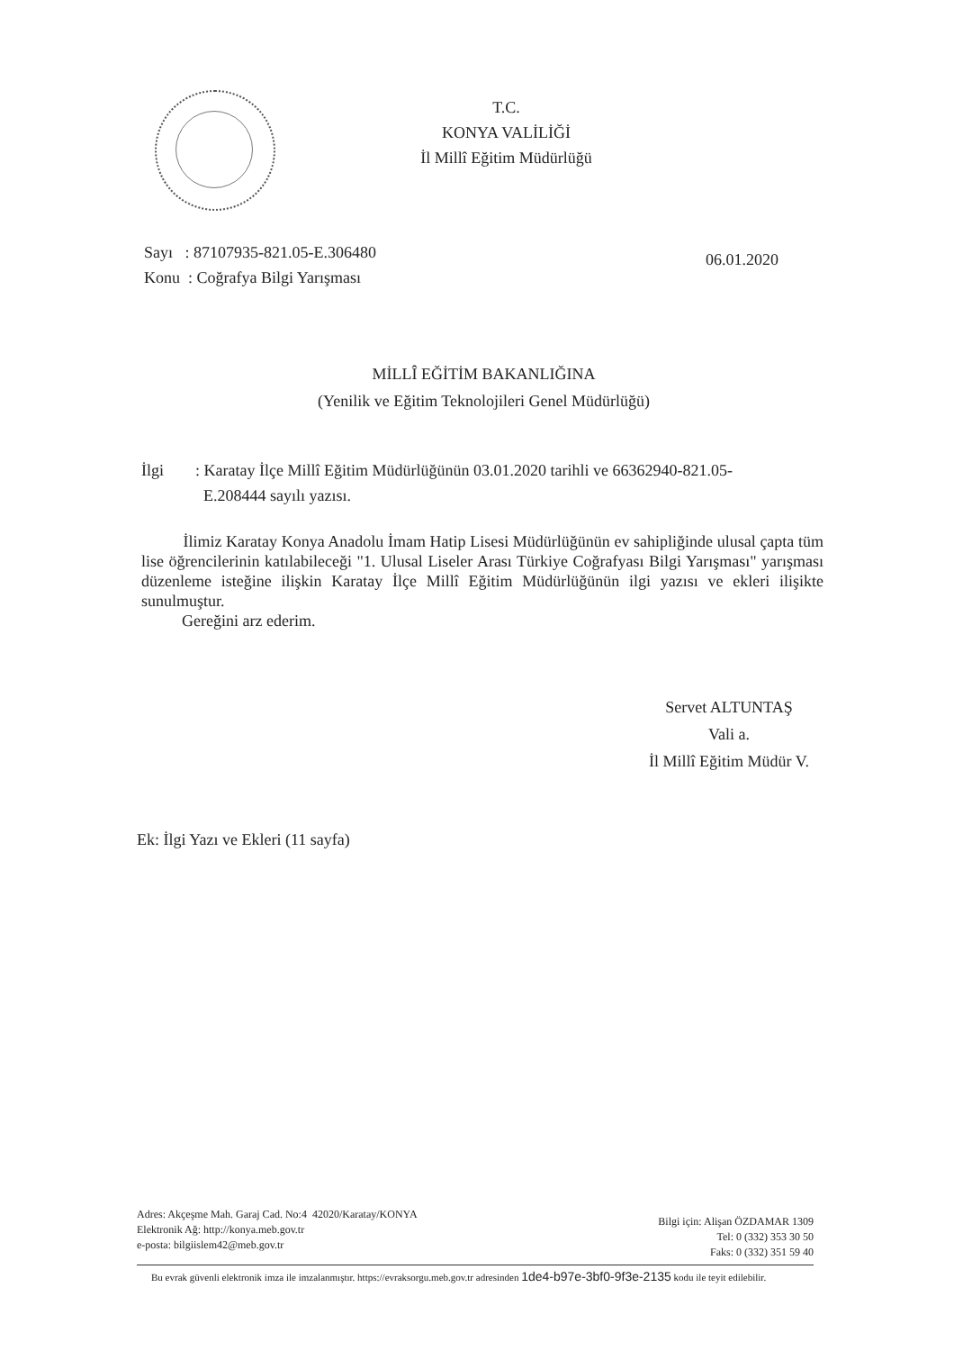T.C.
KONYA VALİLİĞİ
İl Millî Eğitim Müdürlüğü
06.01.2020 Sayı : 87107935-821.05-E.306480
Konu : Coğrafya Bilgi Yarışması
MİLLÎ EĞİTİM BAKANLIĞINA
(Yenilik ve Eğitim Teknolojileri Genel Müdürlüğü)
İlgi : Karatay İlçe Millî Eğitim Müdürlüğünün 03.01.2020 tarihli ve 66362940-821.05-
E.208444 sayılı yazısı.
İlimiz Karatay Konya Anadolu İmam Hatip Lisesi Müdürlüğünün ev sahipliğinde ulusal çapta tüm lise öğrencilerinin katılabileceği "1. Ulusal Liseler Arası Türkiye Coğrafyası Bilgi Yarışması" yarışması düzenleme isteğine ilişkin Karatay İlçe Millî Eğitim Müdürlüğünün ilgi yazısı ve ekleri ilişikte sunulmuştur.
Gereğini arz ederim.
Servet ALTUNTAŞ
Vali a.
İl Millî Eğitim Müdür V.
Ek: İlgi Yazı ve Ekleri (11 sayfa)
Bilgi için: Alişan ÖZDAMAR 1309
Tel: 0 (332) 353 30 50
Faks: 0 (332) 351 59 40
Adres: Akçeşme Mah. Garaj Cad. No:4 42020/Karatay/KONYA
Elektronik Ağ: http://konya.meb.gov.tr
e-posta: bilgiislem42@meb.gov.tr
Bu evrak güvenli elektronik imza ile imzalanmıştır. https://evraksorgu.meb.gov.tr adresinden 1de4-b97e-3bf0-9f3e-2135 kodu ile teyit edilebilir.